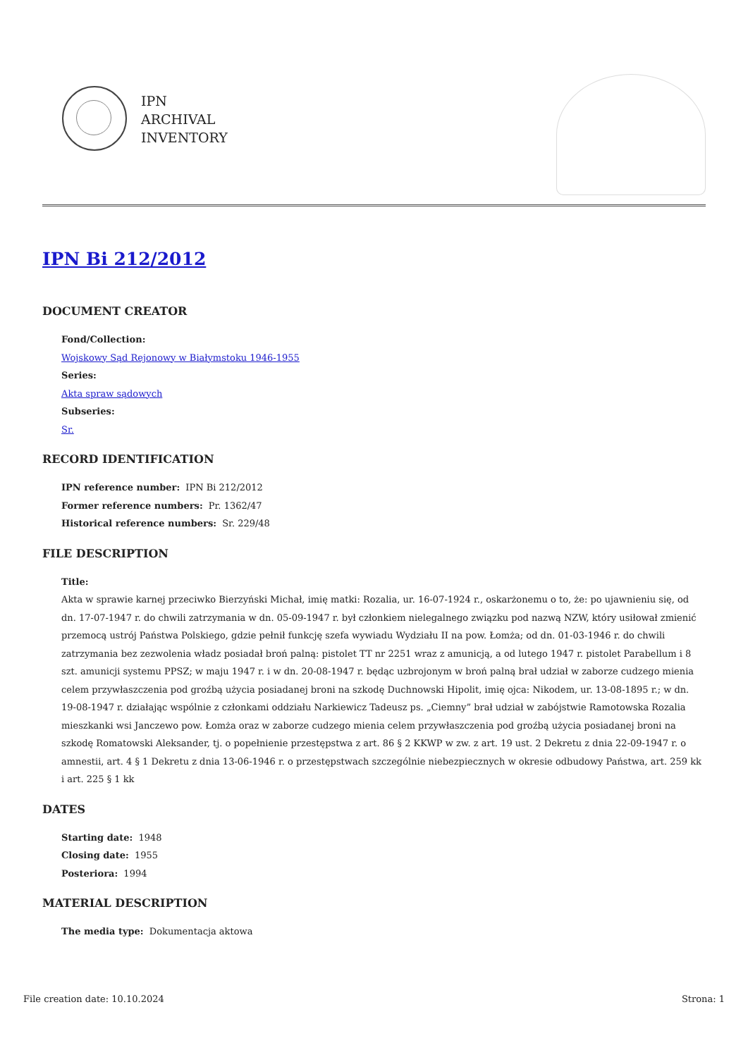IPN
ARCHIVAL
INVENTORY
IPN Bi 212/2012
DOCUMENT CREATOR
Fond/Collection:
Wojskowy Sąd Rejonowy w Białymstoku 1946-1955
Series:
Akta spraw sądowych
Subseries:
Sr.
RECORD IDENTIFICATION
IPN reference number: IPN Bi 212/2012
Former reference numbers: Pr. 1362/47
Historical reference numbers: Sr. 229/48
FILE DESCRIPTION
Title:
Akta w sprawie karnej przeciwko Bierzyński Michał, imię matki: Rozalia, ur. 16-07-1924 r., oskarżonemu o to, że: po ujawnieniu się, od dn. 17-07-1947 r. do chwili zatrzymania w dn. 05-09-1947 r. był członkiem nielegalnego związku pod nazwą NZW, który usiłował zmienić przemocą ustrój Państwa Polskiego, gdzie pełnił funkcję szefa wywiadu Wydziału II na pow. Łomża; od dn. 01-03-1946 r. do chwili zatrzymania bez zezwolenia władz posiadał broń palną: pistolet TT nr 2251 wraz z amunicją, a od lutego 1947 r. pistolet Parabellum i 8 szt. amunicji systemu PPSZ; w maju 1947 r. i w dn. 20-08-1947 r. będąc uzbrojonym w broń palną brał udział w zaborze cudzego mienia celem przywłaszczenia pod groźbą użycia posiadanej broni na szkodę Duchnowski Hipolit, imię ojca: Nikodem, ur. 13-08-1895 r.; w dn. 19-08-1947 r. działając wspólnie z członkami oddziału Narkiewicz Tadeusz ps. „Ciemny” brał udział w zabójstwie Ramotowska Rozalia mieszkanki wsi Janczewo pow. Łomża oraz w zaborze cudzego mienia celem przywłaszczenia pod groźbą użycia posiadanej broni na szkodę Romatowski Aleksander, tj. o popełnienie przestępstwa z art. 86 § 2 KKWP w zw. z art. 19 ust. 2 Dekretu z dnia 22-09-1947 r. o amnestii, art. 4 § 1 Dekretu z dnia 13-06-1946 r. o przestępstwach szczególnie niebezpiecznych w okresie odbudowy Państwa, art. 259 kk i art. 225 § 1 kk
DATES
Starting date: 1948
Closing date: 1955
Posteriora: 1994
MATERIAL DESCRIPTION
The media type: Dokumentacja aktowa
File creation date: 10.10.2024 Strona: 1